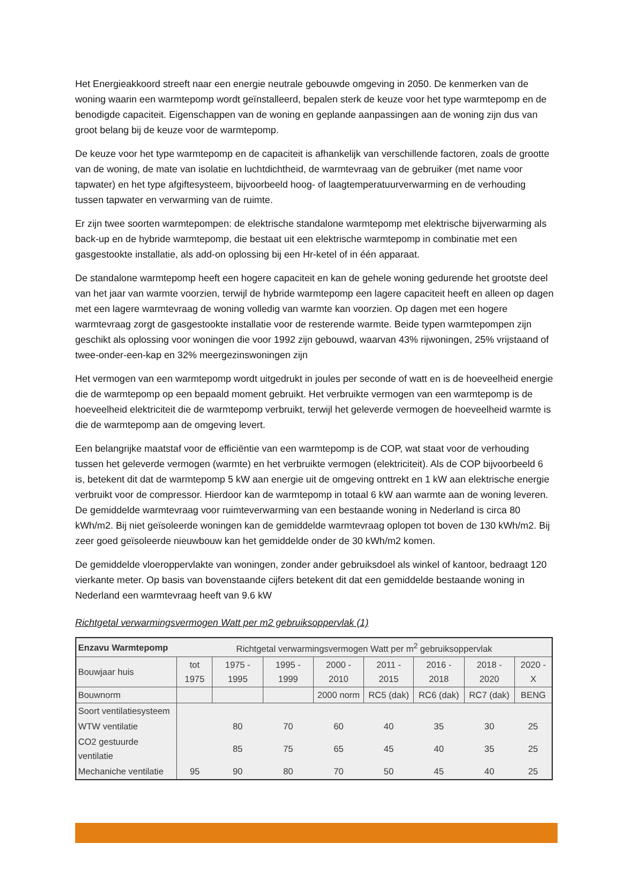Het Energieakkoord streeft naar een energie neutrale gebouwde omgeving in 2050. De kenmerken van de woning waarin een warmtepomp wordt geïnstalleerd, bepalen sterk de keuze voor het type warmtepomp en de benodigde capaciteit. Eigenschappen van de woning en geplande aanpassingen aan de woning zijn dus van groot belang bij de keuze voor de warmtepomp.
De keuze voor het type warmtepomp en de capaciteit is afhankelijk van verschillende factoren, zoals de grootte van de woning, de mate van isolatie en luchtdichtheid, de warmtevraag van de gebruiker (met name voor tapwater) en het type afgiftesysteem, bijvoorbeeld hoog- of laagtemperatuurverwarming en de verhouding tussen tapwater en verwarming van de ruimte.
Er zijn twee soorten warmtepompen: de elektrische standalone warmtepomp met elektrische bijverwarming als back-up en de hybride warmtepomp, die bestaat uit een elektrische warmtepomp in combinatie met een gasgestookte installatie, als add-on oplossing bij een Hr-ketel of in één apparaat.
De standalone warmtepomp heeft een hogere capaciteit en kan de gehele woning gedurende het grootste deel van het jaar van warmte voorzien, terwijl de hybride warmtepomp een lagere capaciteit heeft en alleen op dagen met een lagere warmtevraag de woning volledig van warmte kan voorzien. Op dagen met een hogere warmtevraag zorgt de gasgestookte installatie voor de resterende warmte. Beide typen warmtepompen zijn geschikt als oplossing voor woningen die voor 1992 zijn gebouwd, waarvan 43% rijwoningen, 25% vrijstaand of twee-onder-een-kap en 32% meergezinswoningen zijn
Het vermogen van een warmtepomp wordt uitgedrukt in joules per seconde of watt en is de hoeveelheid energie die de warmtepomp op een bepaald moment gebruikt. Het verbruikte vermogen van een warmtepomp is de hoeveelheid elektriciteit die de warmtepomp verbruikt, terwijl het geleverde vermogen de hoeveelheid warmte is die de warmtepomp aan de omgeving levert.
Een belangrijke maatstaf voor de efficiëntie van een warmtepomp is de COP, wat staat voor de verhouding tussen het geleverde vermogen (warmte) en het verbruikte vermogen (elektriciteit). Als de COP bijvoorbeeld 6 is, betekent dit dat de warmtepomp 5 kW aan energie uit de omgeving onttrekt en 1 kW aan elektrische energie verbruikt voor de compressor. Hierdoor kan de warmtepomp in totaal 6 kW aan warmte aan de woning leveren. De gemiddelde warmtevraag voor ruimteverwarming van een bestaande woning in Nederland is circa 80 kWh/m2. Bij niet geïsoleerde woningen kan de gemiddelde warmtevraag oplopen tot boven de 130 kWh/m2. Bij zeer goed geïsoleerde nieuwbouw kan het gemiddelde onder de 30 kWh/m2 komen.
De gemiddelde vloeroppervlakte van woningen, zonder ander gebruiksdoel als winkel of kantoor, bedraagt 120 vierkante meter. Op basis van bovenstaande cijfers betekent dit dat een gemiddelde bestaande woning in Nederland een warmtevraag heeft van 9.6 kW
Richtgetal verwarmingsvermogen Watt per m2 gebruiksoppervlak (1)
| Enzavu Warmtepomp | Richtgetal verwarmingsvermogen Watt per m<sup>2</sup> gebruiksoppervlak | | | | | | | |
| --- | --- | --- | --- | --- | --- | --- | --- | --- |
| Bouwjaar huis | tot 1975 | 1975 - 1995 | 1995 - 1999 | 2000 - 2010 | 2011 - 2015 | 2016 - 2018 | 2018 - 2020 | 2020 - X |
| Bouwnorm | | | | 2000 norm | RC5 (dak) | RC6 (dak) | RC7 (dak) | BENG |
| Soort ventilatiesysteem | | | | | | | | |
| WTW ventilatie | | 80 | 70 | 60 | 40 | 35 | 30 | 25 |
| CO2 gestuurde ventilatie | | 85 | 75 | 65 | 45 | 40 | 35 | 25 |
| Mechaniche ventilatie | 95 | 90 | 80 | 70 | 50 | 45 | 40 | 25 |